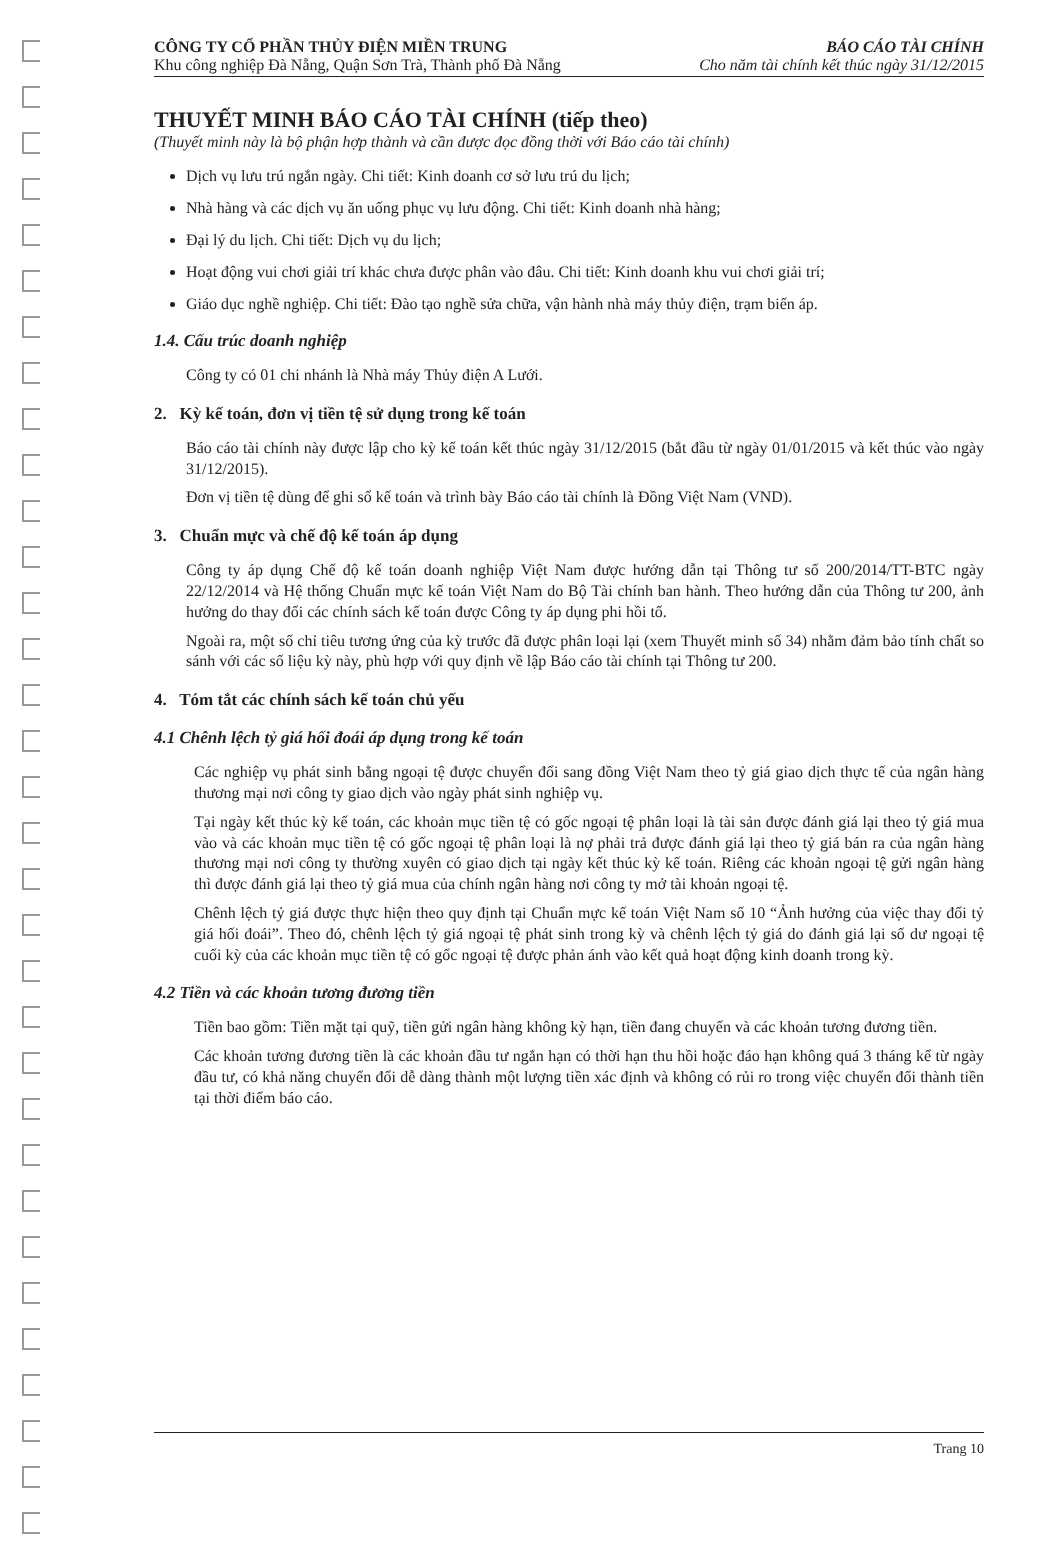CÔNG TY CỔ PHẦN THỦY ĐIỆN MIỀN TRUNG
Khu công nghiệp Đà Nẵng, Quận Sơn Trà, Thành phố Đà Nẵng
BÁO CÁO TÀI CHÍNH
Cho năm tài chính kết thúc ngày 31/12/2015
THUYẾT MINH BÁO CÁO TÀI CHÍNH (tiếp theo)
(Thuyết minh này là bộ phận hợp thành và cần được đọc đồng thời với Báo cáo tài chính)
Dịch vụ lưu trú ngắn ngày. Chi tiết: Kinh doanh cơ sở lưu trú du lịch;
Nhà hàng và các dịch vụ ăn uống phục vụ lưu động. Chi tiết: Kinh doanh nhà hàng;
Đại lý du lịch. Chi tiết: Dịch vụ du lịch;
Hoạt động vui chơi giải trí khác chưa được phân vào đâu. Chi tiết: Kinh doanh khu vui chơi giải trí;
Giáo dục nghề nghiệp. Chi tiết: Đào tạo nghề sửa chữa, vận hành nhà máy thủy điện, trạm biến áp.
1.4. Cấu trúc doanh nghiệp
Công ty có 01 chi nhánh là Nhà máy Thủy điện A Lưới.
2. Kỳ kế toán, đơn vị tiền tệ sử dụng trong kế toán
Báo cáo tài chính này được lập cho kỳ kế toán kết thúc ngày 31/12/2015 (bắt đầu từ ngày 01/01/2015 và kết thúc vào ngày 31/12/2015).
Đơn vị tiền tệ dùng để ghi sổ kế toán và trình bày Báo cáo tài chính là Đồng Việt Nam (VND).
3. Chuẩn mực và chế độ kế toán áp dụng
Công ty áp dụng Chế độ kế toán doanh nghiệp Việt Nam được hướng dẫn tại Thông tư số 200/2014/TT-BTC ngày 22/12/2014 và Hệ thống Chuẩn mực kế toán Việt Nam do Bộ Tài chính ban hành. Theo hướng dẫn của Thông tư 200, ảnh hưởng do thay đổi các chính sách kế toán được Công ty áp dụng phi hồi tố.
Ngoài ra, một số chỉ tiêu tương ứng của kỳ trước đã được phân loại lại (xem Thuyết minh số 34) nhằm đảm bảo tính chất so sánh với các số liệu kỳ này, phù hợp với quy định về lập Báo cáo tài chính tại Thông tư 200.
4. Tóm tắt các chính sách kế toán chủ yếu
4.1 Chênh lệch tỷ giá hối đoái áp dụng trong kế toán
Các nghiệp vụ phát sinh bằng ngoại tệ được chuyển đổi sang đồng Việt Nam theo tỷ giá giao dịch thực tế của ngân hàng thương mại nơi công ty giao dịch vào ngày phát sinh nghiệp vụ.
Tại ngày kết thúc kỳ kế toán, các khoản mục tiền tệ có gốc ngoại tệ phân loại là tài sản được đánh giá lại theo tỷ giá mua vào và các khoản mục tiền tệ có gốc ngoại tệ phân loại là nợ phải trả được đánh giá lại theo tỷ giá bán ra của ngân hàng thương mại nơi công ty thường xuyên có giao dịch tại ngày kết thúc kỳ kế toán. Riêng các khoản ngoại tệ gửi ngân hàng thì được đánh giá lại theo tỷ giá mua của chính ngân hàng nơi công ty mở tài khoản ngoại tệ.
Chênh lệch tỷ giá được thực hiện theo quy định tại Chuẩn mực kế toán Việt Nam số 10 “Ảnh hưởng của việc thay đổi tỷ giá hối đoái”. Theo đó, chênh lệch tỷ giá ngoại tệ phát sinh trong kỳ và chênh lệch tỷ giá do đánh giá lại số dư ngoại tệ cuối kỳ của các khoản mục tiền tệ có gốc ngoại tệ được phản ánh vào kết quả hoạt động kinh doanh trong kỳ.
4.2 Tiền và các khoản tương đương tiền
Tiền bao gồm: Tiền mặt tại quỹ, tiền gửi ngân hàng không kỳ hạn, tiền đang chuyển và các khoản tương đương tiền.
Các khoản tương đương tiền là các khoản đầu tư ngắn hạn có thời hạn thu hồi hoặc đáo hạn không quá 3 tháng kể từ ngày đầu tư, có khả năng chuyển đổi dễ dàng thành một lượng tiền xác định và không có rủi ro trong việc chuyển đổi thành tiền tại thời điểm báo cáo.
Trang 10